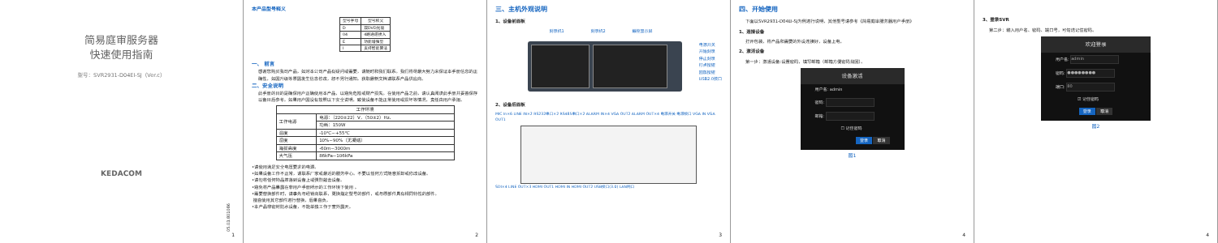简易庭审服务器
快速使用指南
型号：SVR2931-D04EI-SJ（Ver.c）
KEDACOM
05.03.801086
1
本产品型号释义
| 型号字母 | 型号释义 |
| --- | --- |
| D | 双DVD光驱 |
| 04 | 4路通道接入 |
| E | 功能增强型 |
| I | 支持智能算法 |
一、 前言
感谢您购买我司产品，如对本公司产品有疑问或需要，请随时和我们联系。我们将尽最大努力来保证本手册信息的正确性，如因升级等原因发生信息修改，恕不另行通知。获取最新文档请联系产品供应商。
二、安全说明
此手册的目的是确保用户正确使用本产品，以避免危险或财产损失。在使用产品之前，请认真阅读此手册并妥善保存以备日后参考。如果用户因没有按照以下安全说明，致使设备不能正常使用或损坏等情况，责任由用户承担。
| 工作环境 | |
| --- | --- |
| 工作电源 | 电源：（220±22）V，（50±2）Hz、 |
| | 功耗：150W |
| 温度 | -10℃~+55℃ |
| 湿度 | 10%~90%（无凝结） |
| 海拔高度 | -60m~3000m |
| 大气压 | 86kPa~106kPa |
•请使用满足安全电压要求的电源。
•如果设备工作不正常，请联系厂家或最近的服务中心。不要以任何方式随意拆卸或修改设备。
•请勿将任何物品摔落到设备上或强烈敲击设备。
•避免将产品暴露在非用户手册所示的工作环境下使用 。
•需要替换部件时，请事先与经销商联系，更换指定型号的部件，或与原部件具有相同特性的部件。
擅自使用其它部件进行替换，后果自负。
•本产品非密封防水设备，不能单独工作于室外露天。
2
三、主机外观说明
1、设备前面板
刻录机1 刻录机2 触控显示屏
电源开关
开始刻录
停止刻录
打点按钮
回放按钮
USB2.0接口
2、设备后面板
MIC In×6 LINE IN×2 RS232串口×2 RS485串口×2 ALARM IN×4 VGA OUT2 ALARM OUT×4 电源开关 电源接口 VGA IN VGA OUT1
SDI×4 LINE OUT×3 HDMI OUT1 HDMI IN HDMI OUT2 USB接口(3.0) LAN网口
3
四、开始使用
下面以SVR2931-D04EI-SJ为例进行说明，其他型号请参考《简易庭审服务器用户手册》
1、连接设备
打开包装，将产品和需要的外设连接好，设备上电。
2、激活设备
第一步：激活设备:设置密码，填写邮箱（邮箱方便密码找回）。
设备激活
用户名: admin
密码:
邮箱:
☐ 记住密码
登录 取消
图1
4
3、登录SVR
第二步：输入用户名、密码、端口号，可勾选记住密码。
欢迎登录
用户名: admin
密码: ●●●●●●●●
端口: 80
☑ 记住密码
登录 取消
图2
4